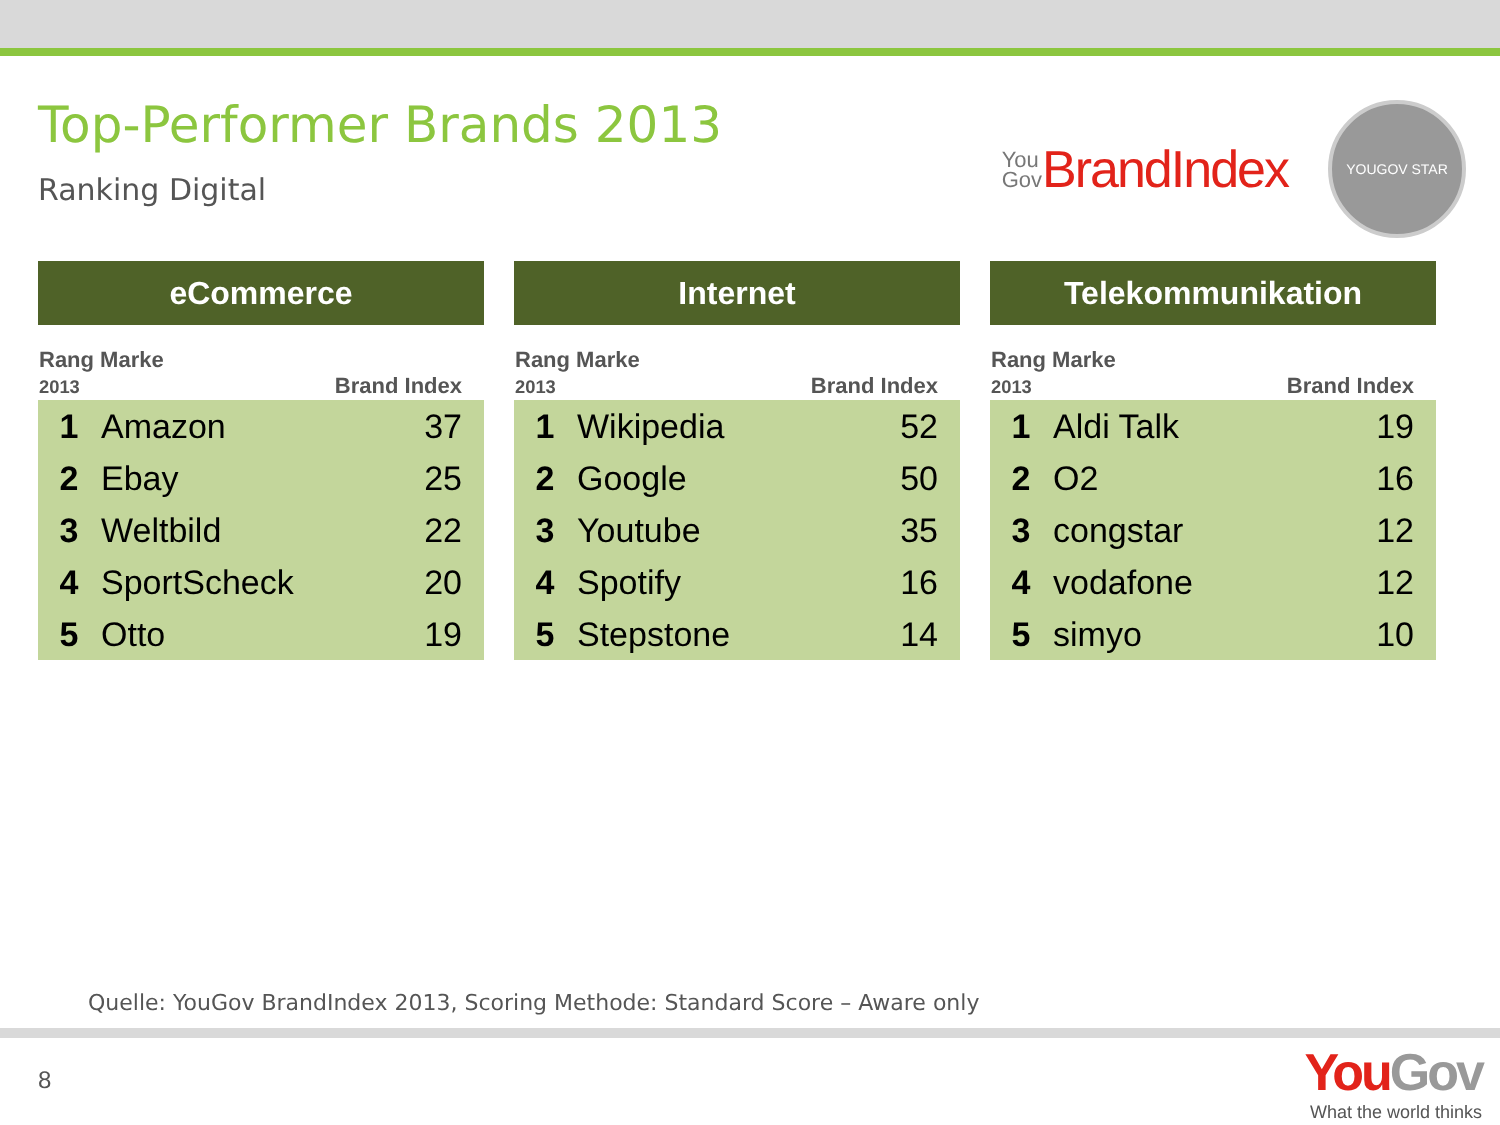Top-Performer Brands 2013
Ranking Digital
You
Gov BrandIndex
YOUGOV STAR
| eCommerce | | |
| --- | --- | --- |
| Rang Marke 2013 | | Brand Index |
| 1 | Amazon | 37 |
| 2 | Ebay | 25 |
| 3 | Weltbild | 22 |
| 4 | SportScheck | 20 |
| 5 | Otto | 19 |
| Internet | | |
| --- | --- | --- |
| Rang Marke 2013 | | Brand Index |
| 1 | Wikipedia | 52 |
| 2 | Google | 50 |
| 3 | Youtube | 35 |
| 4 | Spotify | 16 |
| 5 | Stepstone | 14 |
| Telekommunikation | | |
| --- | --- | --- |
| Rang Marke 2013 | | Brand Index |
| 1 | Aldi Talk | 19 |
| 2 | O2 | 16 |
| 3 | congstar | 12 |
| 4 | vodafone | 12 |
| 5 | simyo | 10 |
Quelle: YouGov BrandIndex 2013, Scoring Methode: Standard Score – Aware only
8
YouGov
What the world thinks